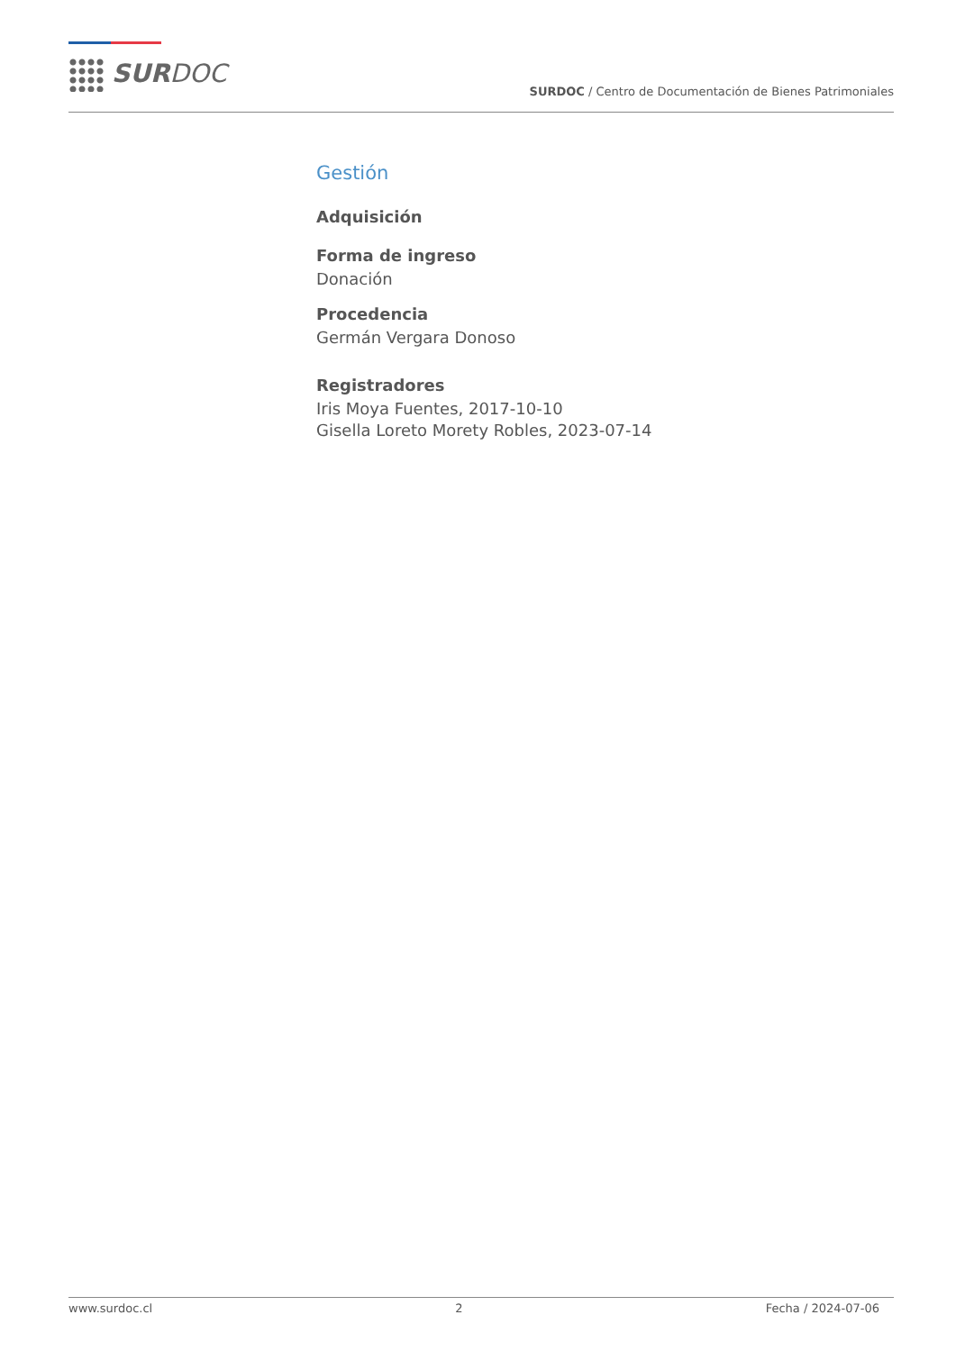SURDOC
SURDOC / Centro de Documentación de Bienes Patrimoniales
Gestión
Adquisición
Forma de ingreso
Donación
Procedencia
Germán Vergara Donoso
Registradores
Iris Moya Fuentes, 2017-10-10
Gisella Loreto Morety Robles, 2023-07-14
www.surdoc.cl 2 Fecha / 2024-07-06